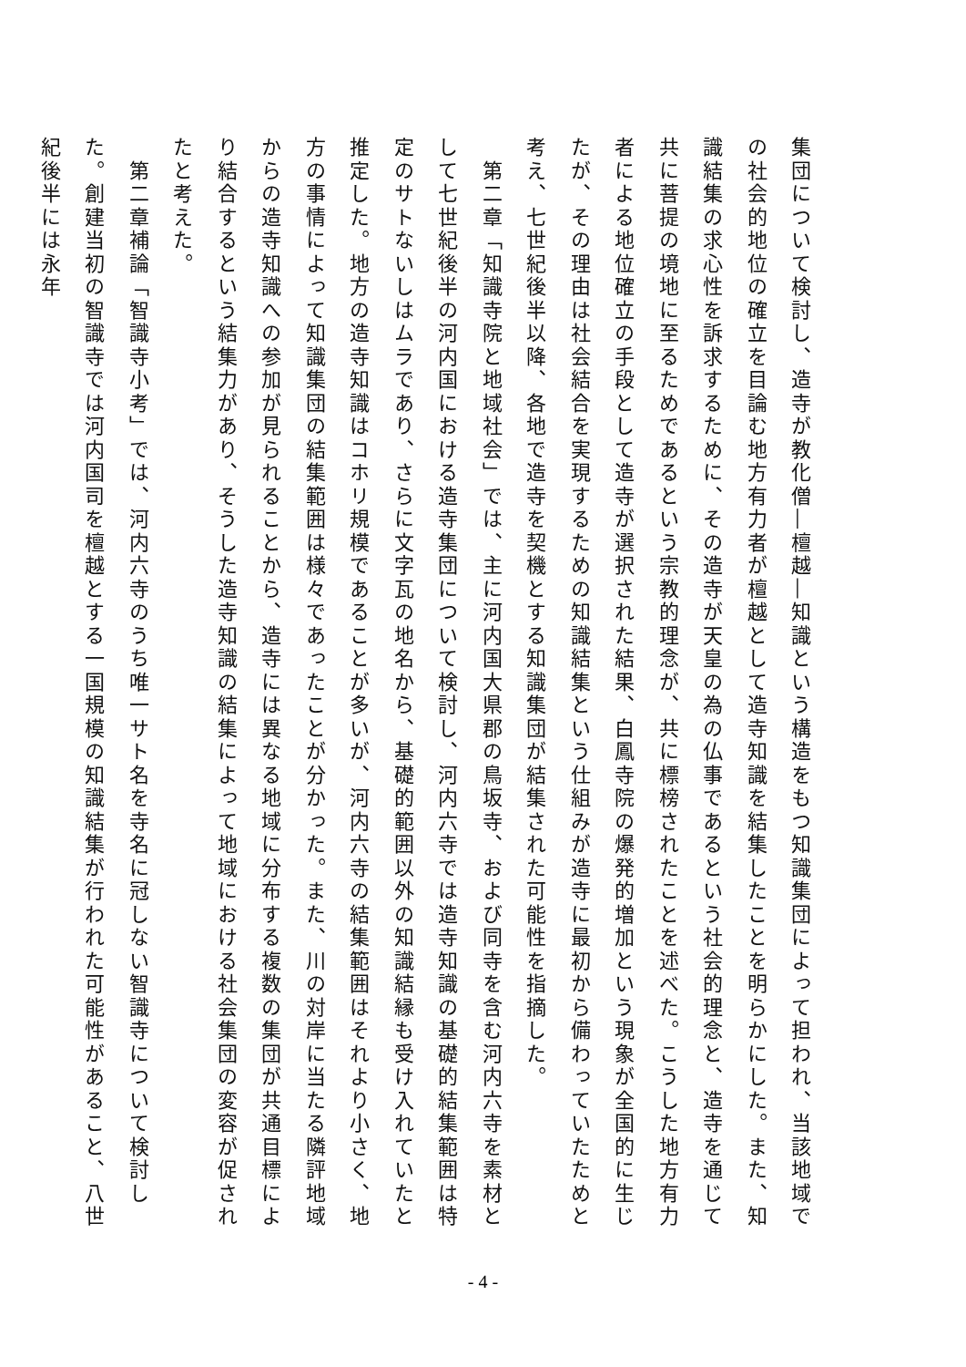集団について検討し、造寺が教化僧―檀越―知識という構造をもつ知識集団によって担われ、当該地域での社会的地位の確立を目論む地方有力者が檀越として造寺知識を結集したことを明らかにした。また、知識結集の求心性を訴求するために、その造寺が天皇の為の仏事であるという社会的理念と、造寺を通じて共に菩提の境地に至るためであるという宗教的理念が、共に標榜されたことを述べた。こうした地方有力者による地位確立の手段として造寺が選択された結果、白鳳寺院の爆発的増加という現象が全国的に生じたが、その理由は社会結合を実現するための知識結集という仕組みが造寺に最初から備わっていたためと考え、七世紀後半以降、各地で造寺を契機とする知識集団が結集された可能性を指摘した。
　第二章「知識寺院と地域社会」では、主に河内国大県郡の鳥坂寺、および同寺を含む河内六寺を素材として七世紀後半の河内国における造寺集団について検討し、河内六寺では造寺知識の基礎的結集範囲は特定のサトないしはムラであり、さらに文字瓦の地名から、基礎的範囲以外の知識結縁も受け入れていたと推定した。地方の造寺知識はコホリ規模であることが多いが、河内六寺の結集範囲はそれより小さく、地方の事情によって知識集団の結集範囲は様々であったことが分かった。また、川の対岸に当たる隣評地域からの造寺知識への参加が見られることから、造寺には異なる地域に分布する複数の集団が共通目標により結合するという結集力があり、そうした造寺知識の結集によって地域における社会集団の変容が促されたと考えた。
　第二章補論「智識寺小考」では、河内六寺のうち唯一サト名を寺名に冠しない智識寺について検討した。創建当初の智識寺では河内国司を檀越とする一国規模の知識結集が行われた可能性があること、八世紀後半には永年
- 4 -